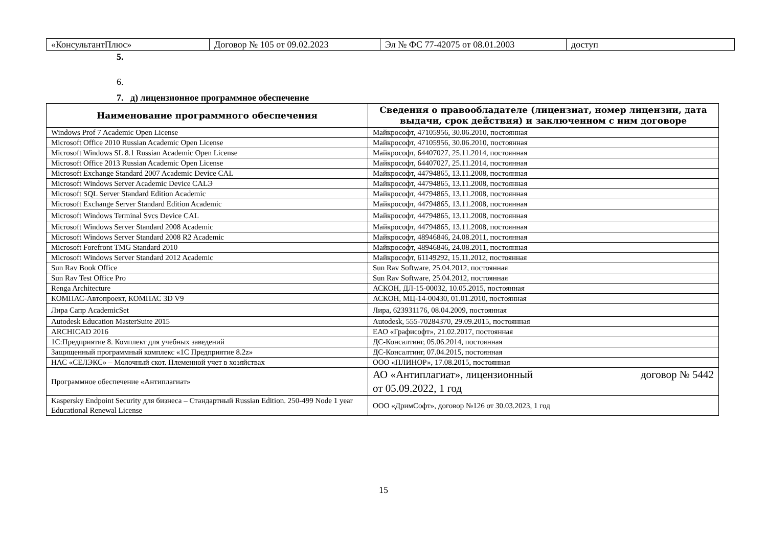| «КонсультантПлюс» | Договор № 105 от 09.02.2023 | Эл № ФС 77-42075 от 08.01.2003 | доступ |
5.
6.
7. д) лицензионное программное обеспечение
| Наименование программного обеспечения | Сведения о правообладателе (лицензиат, номер лицензии, дата выдачи, срок действия) и заключенном с ним договоре |
| --- | --- |
| Windows Prof 7 Academic Open License | Майкрософт, 47105956, 30.06.2010, постоянная |
| Microsoft Office 2010 Russian Academic Open License | Майкрософт, 47105956, 30.06.2010, постоянная |
| Microsoft Windows SL 8.1 Russian Academic Open License | Майкрософт, 64407027, 25.11.2014, постоянная |
| Microsoft Office 2013 Russian Academic Open License | Майкрософт, 64407027, 25.11.2014, постоянная |
| Microsoft Exchange Standard 2007 Academic Device CAL | Майкрософт, 44794865, 13.11.2008, постоянная |
| Microsoft Windows Server Academic Device CALЭ | Майкрософт, 44794865, 13.11.2008, постоянная |
| Microsoft SQL Server Standard Edition Academic | Майкрософт, 44794865, 13.11.2008, постоянная |
| Microsoft Exchange Server Standard Edition Academic | Майкрософт, 44794865, 13.11.2008, постоянная |
| Microsoft Windows Terminal Svcs Device CAL | Майкрософт, 44794865, 13.11.2008, постоянная |
| Microsoft Windows Server Standard 2008 Academic | Майкрософт, 44794865, 13.11.2008, постоянная |
| Microsoft Windows Server Standard 2008 R2 Academic | Майкрософт, 48946846, 24.08.2011, постоянная |
| Microsoft Forefront TMG Standard 2010 | Майкрософт, 48946846, 24.08.2011, постоянная |
| Microsoft Windows Server Standard 2012 Academic | Майкрософт, 61149292, 15.11.2012, постоянная |
| Sun Rav Book Office | Sun Rav Software, 25.04.2012, постоянная |
| Sun Rav Test Office Pro | Sun Rav Software, 25.04.2012, постоянная |
| Renga Architecture | АСКОН, ДЛ-15-00032, 10.05.2015, постоянная |
| КОМПАС-Автопроект, КОМПАС 3D V9 | АСКОН, МЦ-14-00430, 01.01.2010, постоянная |
| Лира Сапр AcademicSet | Лира, 623931176, 08.04.2009, постоянная |
| Autodesk Education MasterSuite 2015 | Autodesk, 555-70284370, 29.09.2015, постоянная |
| ARCHICAD 2016 | ЕАО «Графисофт», 21.02.2017, постоянная |
| 1С:Предприятие 8. Комплект для учебных заведений | ДС-Консалтинг, 05.06.2014, постоянная |
| Защищенный программный комплекс «1С Предприятие 8.2z» | ДС-Консалтинг, 07.04.2015, постоянная |
| НАС «СЕЛЭКС» – Молочный скот. Племенной учет в хозяйствах | ООО «ПЛИНОР», 17.08.2015, постоянная |
| Программное обеспечение «Антиплагиат» | АО «Антиплагиат», лицензионный договор № 5442 от 05.09.2022, 1 год |
| Kaspersky Endpoint Security для бизнеса – Стандартный Russian Edition. 250-499 Node 1 year Educational Renewal License | ООО «ДримСофт», договор №126 от 30.03.2023, 1 год |
15